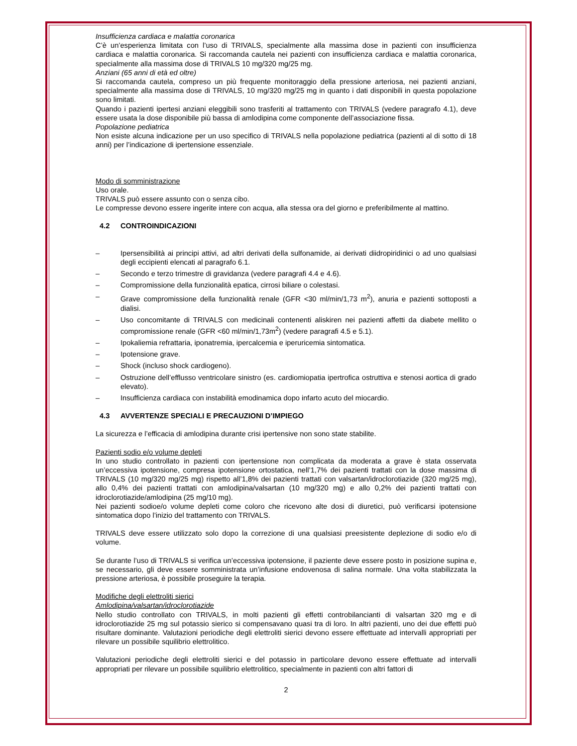Insufficienza cardiaca e malattia coronarica
C’è un’esperienza limitata con l’uso di TRIVALS, specialmente alla massima dose in pazienti con insufficienza cardiaca e malattia coronarica. Si raccomanda cautela nei pazienti con insufficienza cardiaca e malattia coronarica, specialmente alla massima dose di TRIVALS 10 mg/320 mg/25 mg.
Anziani (65 anni di età ed oltre)
Si raccomanda cautela, compreso un più frequente monitoraggio della pressione arteriosa, nei pazienti anziani, specialmente alla massima dose di TRIVALS, 10 mg/320 mg/25 mg in quanto i dati disponibili in questa popolazione sono limitati.
Quando i pazienti ipertesi anziani eleggibili sono trasferiti al trattamento con TRIVALS (vedere paragrafo 4.1), deve essere usata la dose disponibile più bassa di amlodipina come componente dell’associazione fissa.
Popolazione pediatrica
Non esiste alcuna indicazione per un uso specifico di TRIVALS nella popolazione pediatrica (pazienti al di sotto di 18 anni) per l’indicazione di ipertensione essenziale.
Modo di somministrazione
Uso orale.
TRIVALS può essere assunto con o senza cibo.
Le compresse devono essere ingerite intere con acqua, alla stessa ora del giorno e preferibilmente al mattino.
4.2 CONTROINDICAZIONI
– Ipersensibilità ai principi attivi, ad altri derivati della sulfonamide, ai derivati diidropiridinici o ad uno qualsiasi degli eccipienti elencati al paragrafo 6.1.
– Secondo e terzo trimestre di gravidanza (vedere paragrafi 4.4 e 4.6).
– Compromissione della funzionalità epatica, cirrosi biliare o colestasi.
– Grave compromissione della funzionalità renale (GFR <30 ml/min/1,73 m<sup>2</sup>), anuria e pazienti sottoposti a dialisi.
– Uso concomitante di TRIVALS con medicinali contenenti aliskiren nei pazienti affetti da diabete mellito o compromissione renale (GFR <60 ml/min/1,73m<sup>2</sup>) (vedere paragrafi 4.5 e 5.1).
– Ipokaliemia refrattaria, iponatremia, ipercalcemia e iperuricemia sintomatica.
– Ipotensione grave.
– Shock (incluso shock cardiogeno).
– Ostruzione dell’efflusso ventricolare sinistro (es. cardiomiopatia ipertrofica ostruttiva e stenosi aortica di grado elevato).
– Insufficienza cardiaca con instabilità emodinamica dopo infarto acuto del miocardio.
4.3 AVVERTENZE SPECIALI E PRECAUZIONI D’IMPIEGO
La sicurezza e l’efficacia di amlodipina durante crisi ipertensive non sono state stabilite.
Pazienti sodio e/o volume depleti
In uno studio controllato in pazienti con ipertensione non complicata da moderata a grave è stata osservata un’eccessiva ipotensione, compresa ipotensione ortostatica, nell’1,7% dei pazienti trattati con la dose massima di TRIVALS (10 mg/320 mg/25 mg) rispetto all’1,8% dei pazienti trattati con valsartan/idroclorotiazide (320 mg/25 mg), allo 0,4% dei pazienti trattati con amlodipina/valsartan (10 mg/320 mg) e allo 0,2% dei pazienti trattati con idroclorotiazide/amlodipina (25 mg/10 mg).
Nei pazienti sodioe/o volume depleti come coloro che ricevono alte dosi di diuretici, può verificarsi ipotensione sintomatica dopo l’inizio del trattamento con TRIVALS.
TRIVALS deve essere utilizzato solo dopo la correzione di una qualsiasi preesistente deplezione di sodio e/o di volume.
Se durante l’uso di TRIVALS si verifica un’eccessiva ipotensione, il paziente deve essere posto in posizione supina e, se necessario, gli deve essere somministrata un’infusione endovenosa di salina normale. Una volta stabilizzata la pressione arteriosa, è possibile proseguire la terapia.
Modifiche degli elettroliti sierici
Amlodipina/valsartan/idroclorotiazide
Nello studio controllato con TRIVALS, in molti pazienti gli effetti controbilancianti di valsartan 320 mg e di idroclorotiazide 25 mg sul potassio sierico si compensavano quasi tra di loro. In altri pazienti, uno dei due effetti può risultare dominante. Valutazioni periodiche degli elettroliti sierici devono essere effettuate ad intervalli appropriati per rilevare un possibile squilibrio elettrolitico.
Valutazioni periodiche degli elettroliti sierici e del potassio in particolare devono essere effettuate ad intervalli appropriati per rilevare un possibile squilibrio elettrolitico, specialmente in pazienti con altri fattori di
2